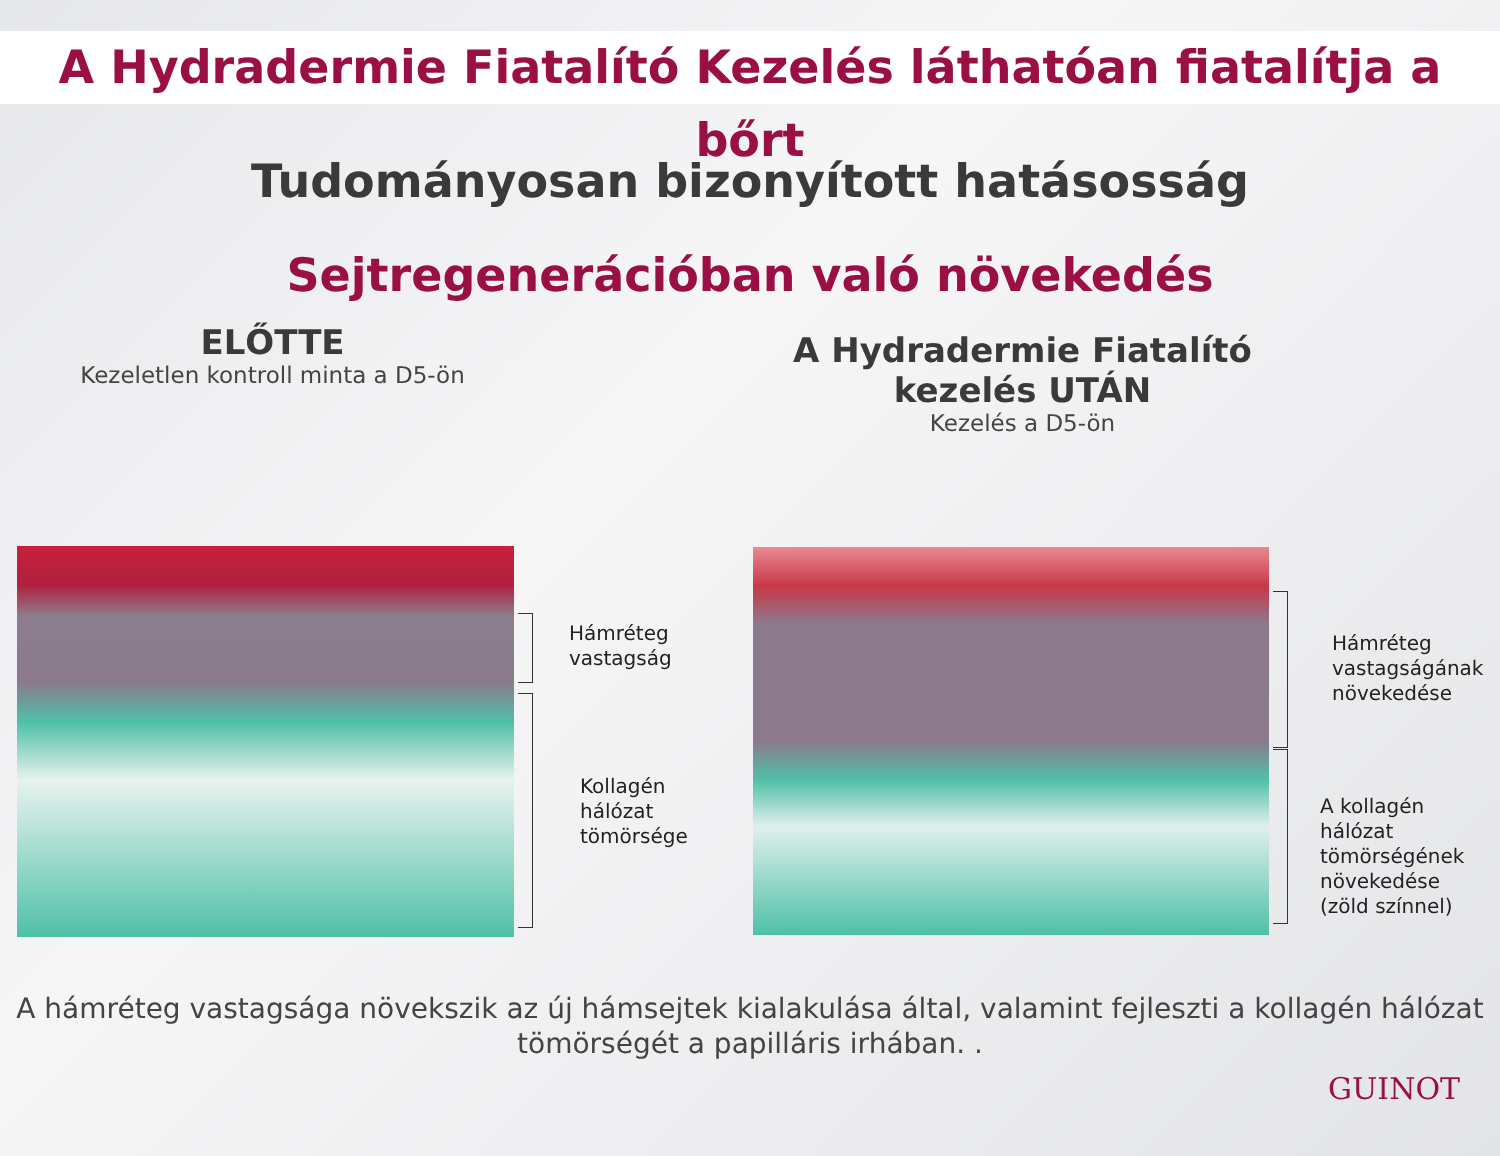A Hydradermie Fiatalító Kezelés láthatóan fiatalítja a bőrt
Tudományosan bizonyított hatásosság
Sejtregenerációban való növekedés
ELŐTTE
Kezeletlen kontroll minta a D5-ön
A Hydradermie Fiatalító
kezelés UTÁN
Kezelés a D5-ön
Hámréteg
vastagság
Kollagén
hálózat
tömörsége
Hámréteg
vastagságának
növekedése
A kollagén
hálózat
tömörségének
növekedése
(zöld színnel)
A hámréteg vastagsága növekszik az új hámsejtek kialakulása által, valamint fejleszti a kollagén hálózat
tömörségét a papilláris irhában. .
GUINOT